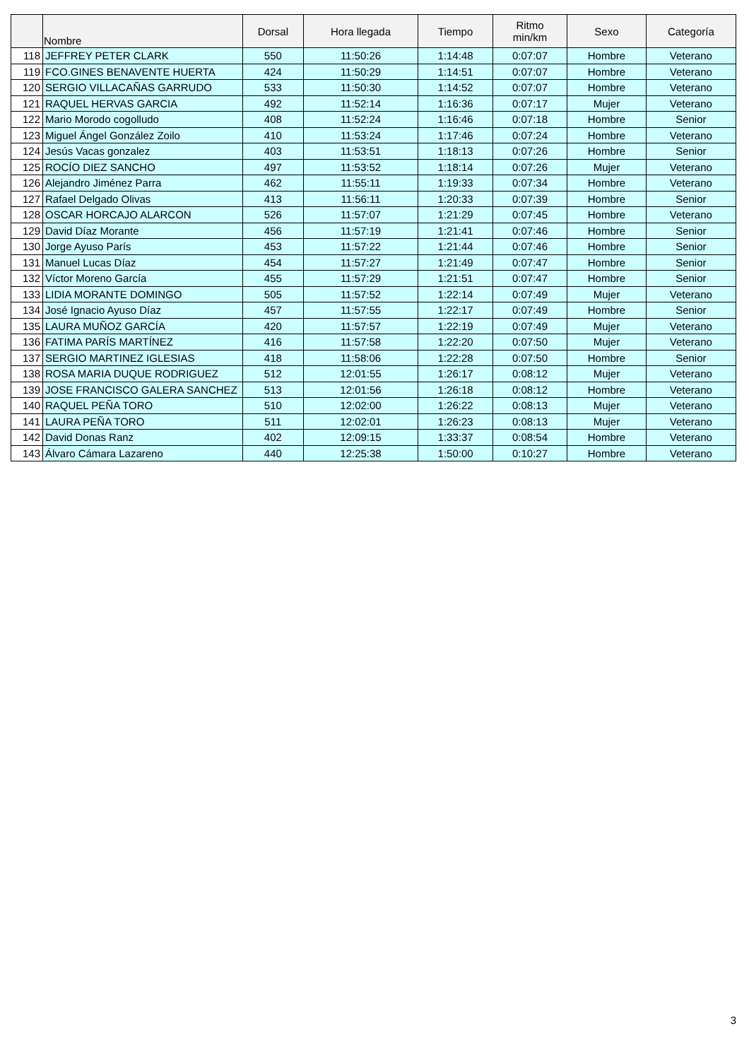| | Nombre | Dorsal | Hora llegada | Tiempo | Ritmo min/km | Sexo | Categoría |
| --- | --- | --- | --- | --- | --- | --- | --- |
| 118 | JEFFREY PETER CLARK | 550 | 11:50:26 | 1:14:48 | 0:07:07 | Hombre | Veterano |
| 119 | FCO.GINES BENAVENTE HUERTA | 424 | 11:50:29 | 1:14:51 | 0:07:07 | Hombre | Veterano |
| 120 | SERGIO VILLACAÑAS GARRUDO | 533 | 11:50:30 | 1:14:52 | 0:07:07 | Hombre | Veterano |
| 121 | RAQUEL HERVAS GARCIA | 492 | 11:52:14 | 1:16:36 | 0:07:17 | Mujer | Veterano |
| 122 | Mario Morodo cogolludo | 408 | 11:52:24 | 1:16:46 | 0:07:18 | Hombre | Senior |
| 123 | Miguel Ángel González Zoilo | 410 | 11:53:24 | 1:17:46 | 0:07:24 | Hombre | Veterano |
| 124 | Jesús Vacas gonzalez | 403 | 11:53:51 | 1:18:13 | 0:07:26 | Hombre | Senior |
| 125 | ROCÍO DIEZ SANCHO | 497 | 11:53:52 | 1:18:14 | 0:07:26 | Mujer | Veterano |
| 126 | Alejandro Jiménez Parra | 462 | 11:55:11 | 1:19:33 | 0:07:34 | Hombre | Veterano |
| 127 | Rafael Delgado Olivas | 413 | 11:56:11 | 1:20:33 | 0:07:39 | Hombre | Senior |
| 128 | OSCAR HORCAJO ALARCON | 526 | 11:57:07 | 1:21:29 | 0:07:45 | Hombre | Veterano |
| 129 | David Díaz Morante | 456 | 11:57:19 | 1:21:41 | 0:07:46 | Hombre | Senior |
| 130 | Jorge Ayuso París | 453 | 11:57:22 | 1:21:44 | 0:07:46 | Hombre | Senior |
| 131 | Manuel Lucas Díaz | 454 | 11:57:27 | 1:21:49 | 0:07:47 | Hombre | Senior |
| 132 | Víctor Moreno García | 455 | 11:57:29 | 1:21:51 | 0:07:47 | Hombre | Senior |
| 133 | LIDIA MORANTE DOMINGO | 505 | 11:57:52 | 1:22:14 | 0:07:49 | Mujer | Veterano |
| 134 | José Ignacio Ayuso Díaz | 457 | 11:57:55 | 1:22:17 | 0:07:49 | Hombre | Senior |
| 135 | LAURA MUÑOZ GARCÍA | 420 | 11:57:57 | 1:22:19 | 0:07:49 | Mujer | Veterano |
| 136 | FATIMA PARÍS MARTÍNEZ | 416 | 11:57:58 | 1:22:20 | 0:07:50 | Mujer | Veterano |
| 137 | SERGIO MARTINEZ IGLESIAS | 418 | 11:58:06 | 1:22:28 | 0:07:50 | Hombre | Senior |
| 138 | ROSA MARIA DUQUE RODRIGUEZ | 512 | 12:01:55 | 1:26:17 | 0:08:12 | Mujer | Veterano |
| 139 | JOSE FRANCISCO GALERA SANCHEZ | 513 | 12:01:56 | 1:26:18 | 0:08:12 | Hombre | Veterano |
| 140 | RAQUEL PEÑA TORO | 510 | 12:02:00 | 1:26:22 | 0:08:13 | Mujer | Veterano |
| 141 | LAURA PEÑA TORO | 511 | 12:02:01 | 1:26:23 | 0:08:13 | Mujer | Veterano |
| 142 | David Donas Ranz | 402 | 12:09:15 | 1:33:37 | 0:08:54 | Hombre | Veterano |
| 143 | Álvaro Cámara Lazareno | 440 | 12:25:38 | 1:50:00 | 0:10:27 | Hombre | Veterano |
3